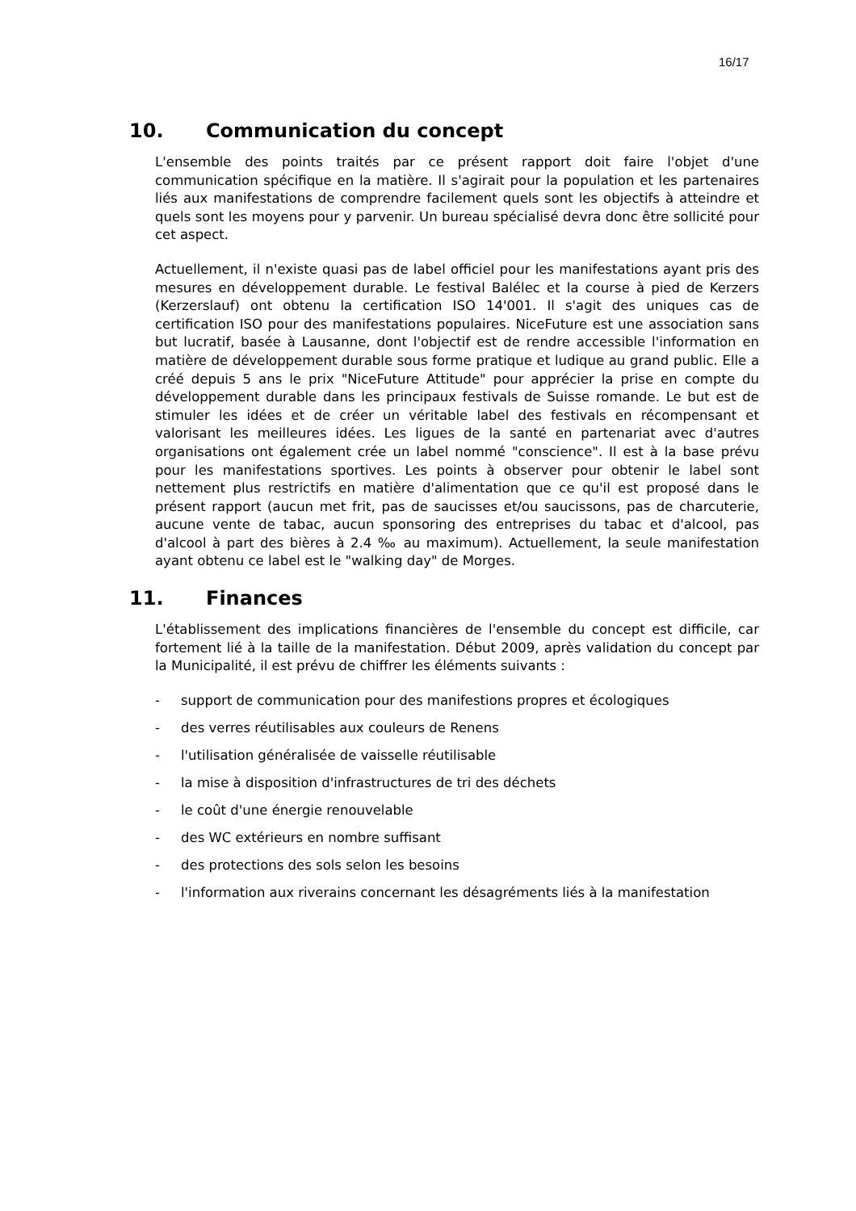16/17
10. Communication du concept
L'ensemble des points traités par ce présent rapport doit faire l'objet d'une communication spécifique en la matière. Il s'agirait pour la population et les partenaires liés aux manifestations de comprendre facilement quels sont les objectifs à atteindre et quels sont les moyens pour y parvenir. Un bureau spécialisé devra donc être sollicité pour cet aspect.
Actuellement, il n'existe quasi pas de label officiel pour les manifestations ayant pris des mesures en développement durable. Le festival Balélec et la course à pied de Kerzers (Kerzerslauf) ont obtenu la certification ISO 14'001. Il s'agit des uniques cas de certification ISO pour des manifestations populaires. NiceFuture est une association sans but lucratif, basée à Lausanne, dont l'objectif est de rendre accessible l'information en matière de développement durable sous forme pratique et ludique au grand public. Elle a créé depuis 5 ans le prix "NiceFuture Attitude" pour apprécier la prise en compte du développement durable dans les principaux festivals de Suisse romande. Le but est de stimuler les idées et de créer un véritable label des festivals en récompensant et valorisant les meilleures idées. Les ligues de la santé en partenariat avec d'autres organisations ont également crée un label nommé "conscience". Il est à la base prévu pour les manifestations sportives. Les points à observer pour obtenir le label sont nettement plus restrictifs en matière d'alimentation que ce qu'il est proposé dans le présent rapport (aucun met frit, pas de saucisses et/ou saucissons, pas de charcuterie, aucune vente de tabac, aucun sponsoring des entreprises du tabac et d'alcool, pas d'alcool à part des bières à 2.4 ‰ au maximum). Actuellement, la seule manifestation ayant obtenu ce label est le "walking day" de Morges.
11. Finances
L'établissement des implications financières de l'ensemble du concept est difficile, car fortement lié à la taille de la manifestation. Début 2009, après validation du concept par la Municipalité, il est prévu de chiffrer les éléments suivants :
- support de communication pour des manifestions propres et écologiques
- des verres réutilisables aux couleurs de Renens
- l'utilisation généralisée de vaisselle réutilisable
- la mise à disposition d'infrastructures de tri des déchets
- le coût d'une énergie renouvelable
- des WC extérieurs en nombre suffisant
- des protections des sols selon les besoins
- l'information aux riverains concernant les désagréments liés à la manifestation